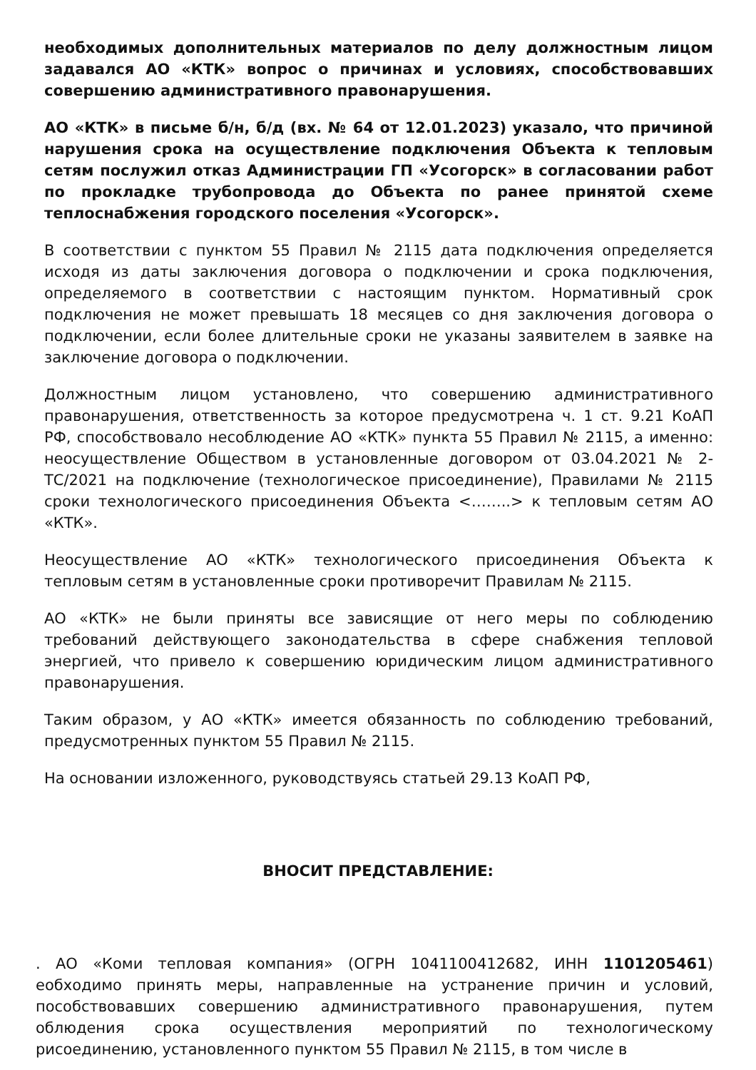необходимых дополнительных материалов по делу должностным лицом задавался АО «КТК» вопрос о причинах и условиях, способствовавших совершению административного правонарушения.
АО «КТК» в письме б/н, б/д (вх. № 64 от 12.01.2023) указало, что причиной нарушения срока на осуществление подключения Объекта к тепловым сетям послужил отказ Администрации ГП «Усогорск» в согласовании работ по прокладке трубопровода до Объекта по ранее принятой схеме теплоснабжения городского поселения «Усогорск».
В соответствии с пунктом 55 Правил № 2115 дата подключения определяется исходя из даты заключения договора о подключении и срока подключения, определяемого в соответствии с настоящим пунктом. Нормативный срок подключения не может превышать 18 месяцев со дня заключения договора о подключении, если более длительные сроки не указаны заявителем в заявке на заключение договора о подключении.
Должностным лицом установлено, что совершению административного правонарушения, ответственность за которое предусмотрена ч. 1 ст. 9.21 КоАП РФ, способствовало несоблюдение АО «КТК» пункта 55 Правил № 2115, а именно: неосуществление Обществом в установленные договором от 03.04.2021 № 2-ТС/2021 на подключение (технологическое присоединение), Правилами № 2115 сроки технологического присоединения Объекта <……..> к тепловым сетям АО «КТК».
Неосуществление АО «КТК» технологического присоединения Объекта к тепловым сетям в установленные сроки противоречит Правилам № 2115.
АО «КТК» не были приняты все зависящие от него меры по соблюдению требований действующего законодательства в сфере снабжения тепловой энергией, что привело к совершению юридическим лицом административного правонарушения.
Таким образом, у АО «КТК» имеется обязанность по соблюдению требований, предусмотренных пунктом 55 Правил № 2115.
На основании изложенного, руководствуясь статьей 29.13 КоАП РФ,
ВНОСИТ ПРЕДСТАВЛЕНИЕ:
. АО «Коми тепловая компания» (ОГРН 1041100412682, ИНН 1101205461) еобходимо принять меры, направленные на устранение причин и условий, пособствовавших совершению административного правонарушения, путем облюдения срока осуществления мероприятий по технологическому рисоединению, установленного пунктом 55 Правил № 2115, в том числе в